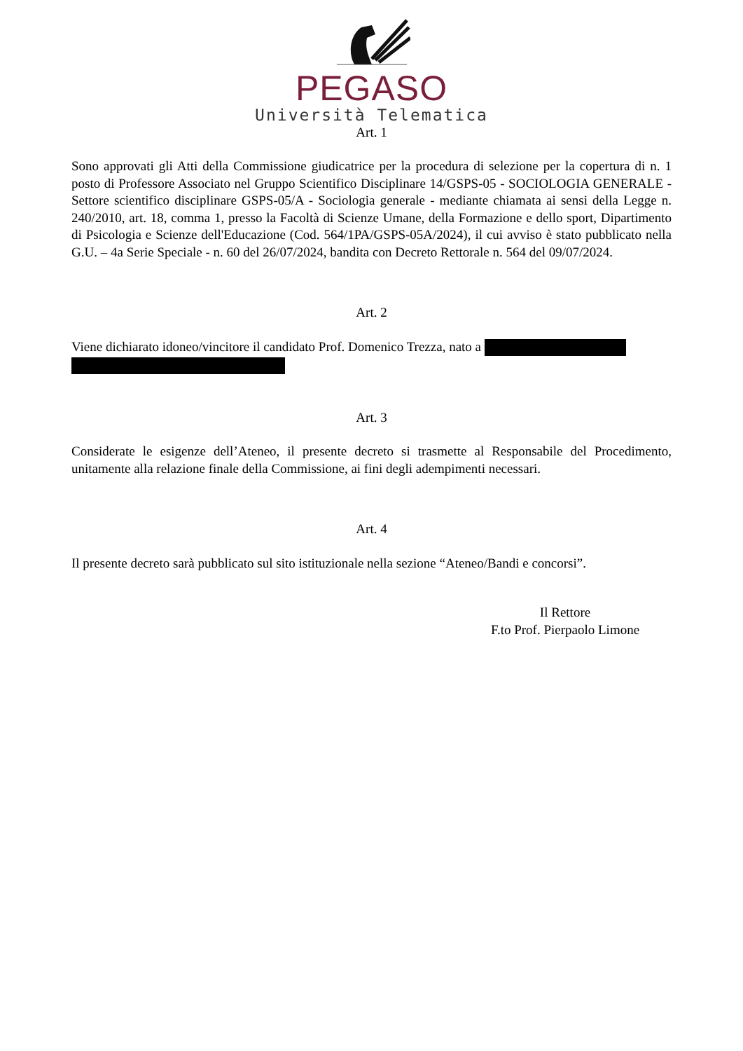PEGASO
Università Telematica
Art. 1
Sono approvati gli Atti della Commissione giudicatrice per la procedura di selezione per la copertura di n. 1 posto di Professore Associato nel Gruppo Scientifico Disciplinare 14/GSPS-05 - SOCIOLOGIA GENERALE - Settore scientifico disciplinare GSPS-05/A - Sociologia generale - mediante chiamata ai sensi della Legge n. 240/2010, art. 18, comma 1, presso la Facoltà di Scienze Umane, della Formazione e dello sport, Dipartimento di Psicologia e Scienze dell'Educazione (Cod. 564/1PA/GSPS-05A/2024), il cui avviso è stato pubblicato nella G.U. – 4a Serie Speciale - n. 60 del 26/07/2024, bandita con Decreto Rettorale n. 564 del 09/07/2024.
Art. 2
Viene dichiarato idoneo/vincitore il candidato Prof. Domenico Trezza, nato a
Art. 3
Considerate le esigenze dell’Ateneo, il presente decreto si trasmette al Responsabile del Procedimento, unitamente alla relazione finale della Commissione, ai fini degli adempimenti necessari.
Art. 4
Il presente decreto sarà pubblicato sul sito istituzionale nella sezione “Ateneo/Bandi e concorsi”.
Il Rettore
F.to Prof. Pierpaolo Limone